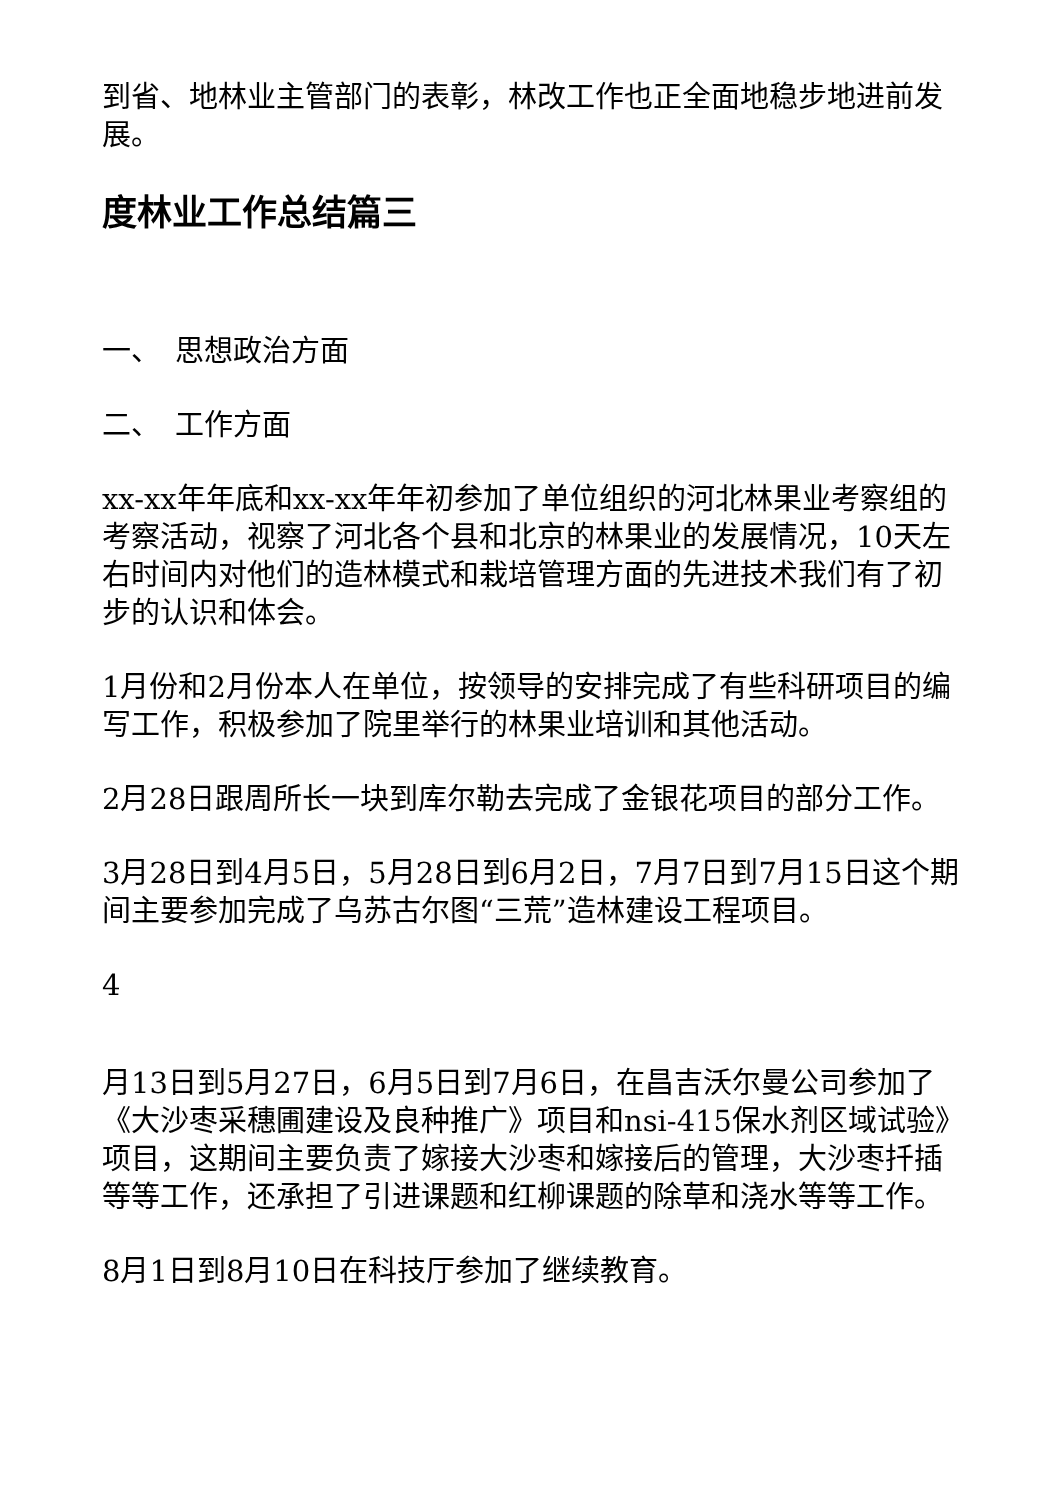到省、地林业主管部门的表彰，林改工作也正全面地稳步地进前发展。
度林业工作总结篇三
一、　思想政治方面
二、　工作方面
xx-xx年年底和xx-xx年年初参加了单位组织的河北林果业考察组的考察活动，视察了河北各个县和北京的林果业的发展情况，10天左右时间内对他们的造林模式和栽培管理方面的先进技术我们有了初步的认识和体会。
1月份和2月份本人在单位，按领导的安排完成了有些科研项目的编写工作，积极参加了院里举行的林果业培训和其他活动。
2月28日跟周所长一块到库尔勒去完成了金银花项目的部分工作。
3月28日到4月5日，5月28日到6月2日，7月7日到7月15日这个期间主要参加完成了乌苏古尔图“三荒”造林建设工程项目。
4
月13日到5月27日，6月5日到7月6日，在昌吉沃尔曼公司参加了《大沙枣采穗圃建设及良种推广》项目和nsi-415保水剂区域试验》项目，这期间主要负责了嫁接大沙枣和嫁接后的管理，大沙枣扦插等等工作，还承担了引进课题和红柳课题的除草和浇水等等工作。
8月1日到8月10日在科技厅参加了继续教育。